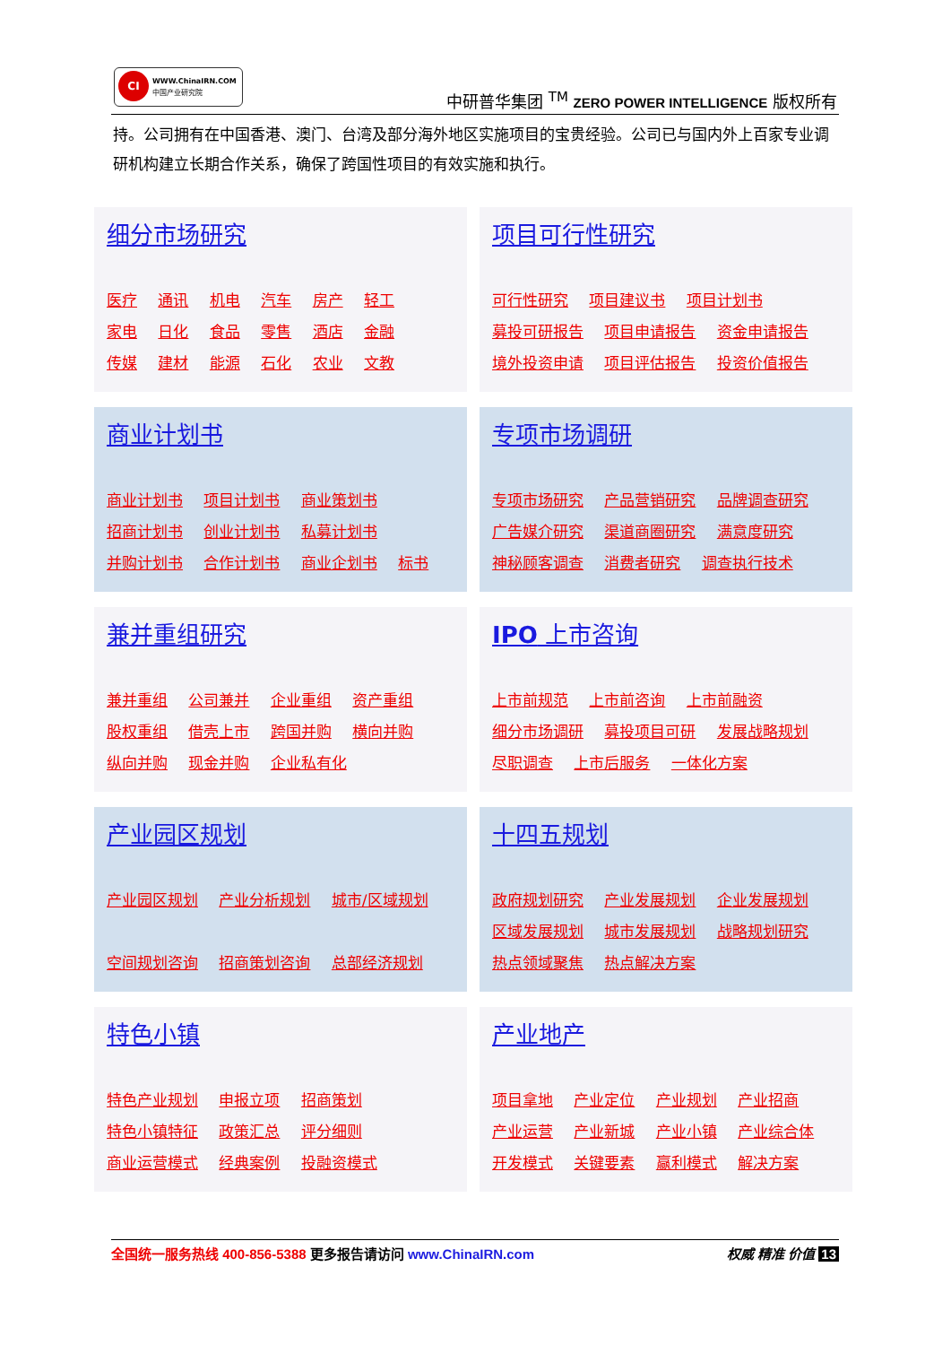CI
WWW.ChinaIRN.COM
中国产业研究院
中研普华集团 <sup>TM</sup> ZERO POWER INTELLIGENCE 版权所有
持。公司拥有在中国香港、澳门、台湾及部分海外地区实施项目的宝贵经验。公司已与国内外上百家专业调研机构建立长期合作关系，确保了跨国性项目的有效实施和执行。
细分市场研究
医疗 通讯 机电 汽车 房产 轻工
家电 日化 食品 零售 酒店 金融
传媒 建材 能源 石化 农业 文教
项目可行性研究
可行性研究 项目建议书 项目计划书
募投可研报告 项目申请报告 资金申请报告
境外投资申请 项目评估报告 投资价值报告
商业计划书
商业计划书 项目计划书 商业策划书
招商计划书 创业计划书 私募计划书
并购计划书 合作计划书 商业企划书 标书
专项市场调研
专项市场研究 产品营销研究 品牌调查研究
广告媒介研究 渠道商圈研究 满意度研究
神秘顾客调查 消费者研究 调查执行技术
兼并重组研究
兼并重组 公司兼并 企业重组 资产重组
股权重组 借壳上市 跨国并购 横向并购
纵向并购 现金并购 企业私有化
IPO 上市咨询
上市前规范 上市前咨询 上市前融资
细分市场调研 募投项目可研 发展战略规划
尽职调查 上市后服务 一体化方案
产业园区规划
产业园区规划 产业分析规划 城市/区域规划
空间规划咨询 招商策划咨询 总部经济规划
十四五规划
政府规划研究 产业发展规划 企业发展规划
区域发展规划 城市发展规划 战略规划研究
热点领域聚焦 热点解决方案
特色小镇
特色产业规划 申报立项 招商策划
特色小镇特征 政策汇总 评分细则
商业运营模式 经典案例 投融资模式
产业地产
项目拿地 产业定位 产业规划 产业招商
产业运营 产业新城 产业小镇 产业综合体
开发模式 关键要素 赢利模式 解决方案
权威 精准 价值 13 全国统一服务热线 400-856-5388 更多报告请访问 www.ChinaIRN.com